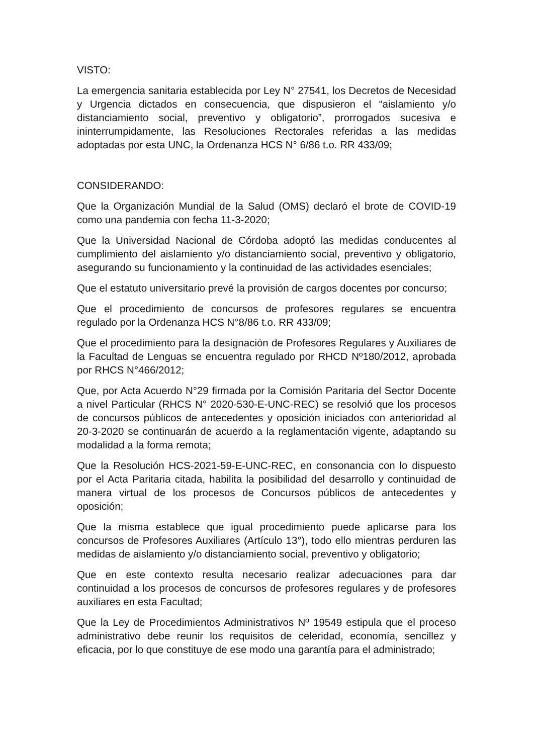VISTO:
La emergencia sanitaria establecida por Ley N° 27541, los Decretos de Necesidad y Urgencia dictados en consecuencia, que dispusieron el “aislamiento y/o distanciamiento social, preventivo y obligatorio”, prorrogados sucesiva e ininterrumpidamente, las Resoluciones Rectorales referidas a las medidas adoptadas por esta UNC, la Ordenanza HCS N° 6/86 t.o. RR 433/09;
CONSIDERANDO:
Que la Organización Mundial de la Salud (OMS) declaró el brote de COVID-19 como una pandemia con fecha 11-3-2020;
Que la Universidad Nacional de Córdoba adoptó las medidas conducentes al cumplimiento del aislamiento y/o distanciamiento social, preventivo y obligatorio, asegurando su funcionamiento y la continuidad de las actividades esenciales;
Que el estatuto universitario prevé la provisión de cargos docentes por concurso;
Que el procedimiento de concursos de profesores regulares se encuentra regulado por la Ordenanza HCS N°8/86 t.o. RR 433/09;
Que el procedimiento para la designación de Profesores Regulares y Auxiliares de la Facultad de Lenguas se encuentra regulado por RHCD Nº180/2012, aprobada por RHCS N°466/2012;
Que, por Acta Acuerdo N°29 firmada por la Comisión Paritaria del Sector Docente a nivel Particular (RHCS N° 2020-530-E-UNC-REC) se resolvió que los procesos de concursos públicos de antecedentes y oposición iniciados con anterioridad al 20-3-2020 se continuarán de acuerdo a la reglamentación vigente, adaptando su modalidad a la forma remota;
Que la Resolución HCS-2021-59-E-UNC-REC, en consonancia con lo dispuesto por el Acta Paritaria citada, habilita la posibilidad del desarrollo y continuidad de manera virtual de los procesos de Concursos públicos de antecedentes y oposición;
Que la misma establece que igual procedimiento puede aplicarse para los concursos de Profesores Auxiliares (Artículo 13°), todo ello mientras perduren las medidas de aislamiento y/o distanciamiento social, preventivo y obligatorio;
Que en este contexto resulta necesario realizar adecuaciones para dar continuidad a los procesos de concursos de profesores regulares y de profesores auxiliares en esta Facultad;
Que la Ley de Procedimientos Administrativos Nº 19549 estipula que el proceso administrativo debe reunir los requisitos de celeridad, economía, sencillez y eficacia, por lo que constituye de ese modo una garantía para el administrado;